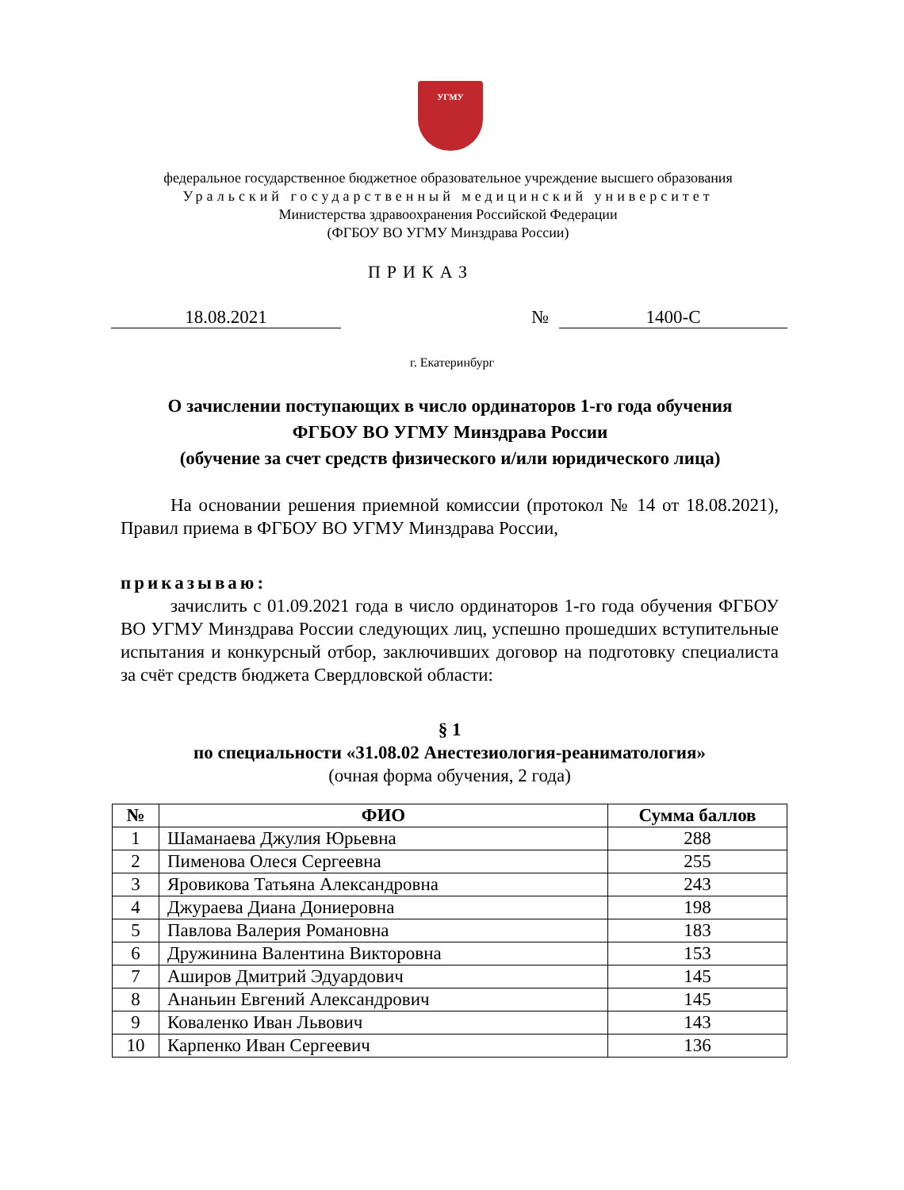УГМУ
федеральное государственное бюджетное образовательное учреждение высшего образования
Уральский государственный медицинский университет
Министерства здравоохранения Российской Федерации
(ФГБОУ ВО УГМУ Минздрава России)
ПРИКАЗ
18.08.2021 № 1400-С
г. Екатеринбург
О зачислении поступающих в число ординаторов 1-го года обучения
ФГБОУ ВО УГМУ Минздрава России
(обучение за счет средств физического и/или юридического лица)
На основании решения приемной комиссии (протокол № 14 от 18.08.2021), Правил приема в ФГБОУ ВО УГМУ Минздрава России,
приказываю:
зачислить с 01.09.2021 года в число ординаторов 1-го года обучения ФГБОУ ВО УГМУ Минздрава России следующих лиц, успешно прошедших вступительные испытания и конкурсный отбор, заключивших договор на подготовку специалиста за счёт средств бюджета Свердловской области:
§ 1
по специальности «31.08.02 Анестезиология-реаниматология»
(очная форма обучения, 2 года)
| № | ФИО | Сумма баллов |
| --- | --- | --- |
| 1 | Шаманаева Джулия Юрьевна | 288 |
| 2 | Пименова Олеся Сергеевна | 255 |
| 3 | Яровикова Татьяна Александровна | 243 |
| 4 | Джураева Диана Дониеровна | 198 |
| 5 | Павлова Валерия Романовна | 183 |
| 6 | Дружинина Валентина Викторовна | 153 |
| 7 | Аширов Дмитрий Эдуардович | 145 |
| 8 | Ананьин Евгений Александрович | 145 |
| 9 | Коваленко Иван Львович | 143 |
| 10 | Карпенко Иван Сергеевич | 136 |